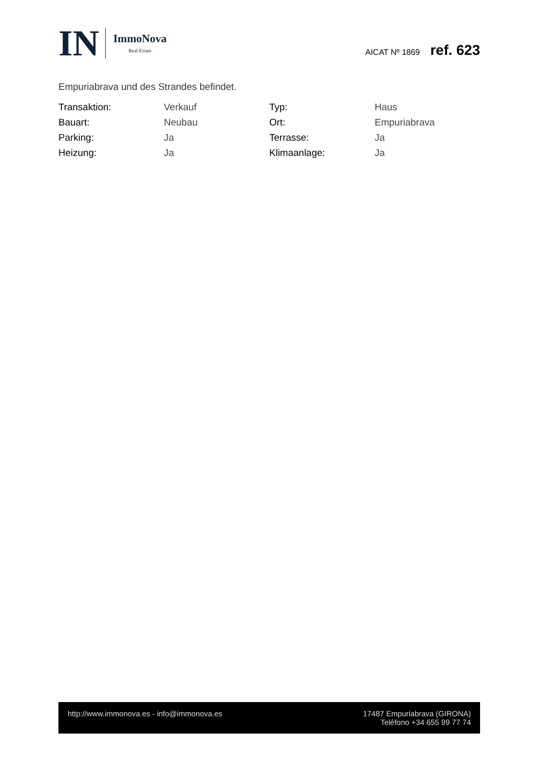IN
ImmoNova
Real Estate
AICAT Nº 1869 ref. 623
Empuriabrava und des Strandes befindet.
| Transaktion: | Verkauf | Typ: | Haus |
| Bauart: | Neubau | Ort: | Empuriabrava |
| Parking: | Ja | Terrasse: | Ja |
| Heizung: | Ja | Klimaanlage: | Ja |
http://www.immonova.es - info@immonova.es
17487 Empuriabrava (GIRONA)
Teléfono +34 655 99 77 74